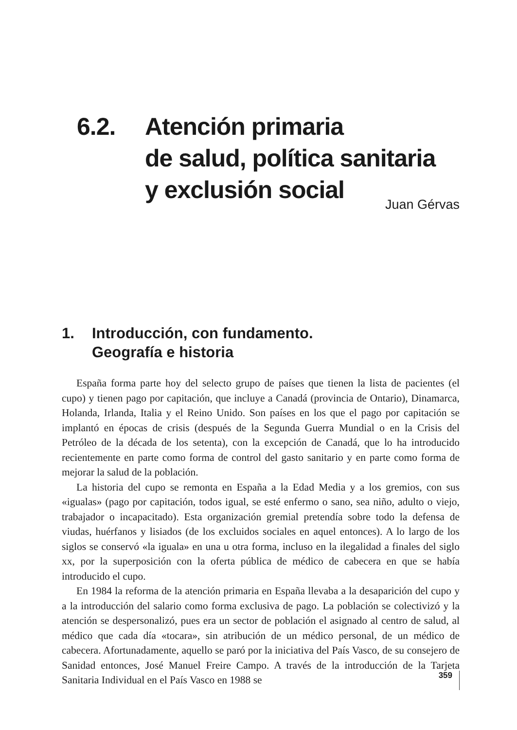6.2. Atención primaria
de salud, política sanitaria
y exclusión social
Juan Gérvas
1. Introducción, con fundamento.
Geografía e historia
España forma parte hoy del selecto grupo de países que tienen la lista de pacientes (el cupo) y tienen pago por capitación, que incluye a Canadá (provincia de Ontario), Dinamarca, Holanda, Irlanda, Italia y el Reino Unido. Son países en los que el pago por capitación se implantó en épocas de crisis (después de la Segunda Guerra Mundial o en la Crisis del Petróleo de la década de los setenta), con la excepción de Canadá, que lo ha introducido recientemente en parte como forma de control del gasto sanitario y en parte como forma de mejorar la salud de la población.
La historia del cupo se remonta en España a la Edad Media y a los gremios, con sus «igualas» (pago por capitación, todos igual, se esté enfermo o sano, sea niño, adulto o viejo, trabajador o incapacitado). Esta organización gremial pretendía sobre todo la defensa de viudas, huérfanos y lisiados (de los excluidos sociales en aquel entonces). A lo largo de los siglos se conservó «la iguala» en una u otra forma, incluso en la ilegalidad a finales del siglo xx, por la superposición con la oferta pública de médico de cabecera en que se había introducido el cupo.
En 1984 la reforma de la atención primaria en España llevaba a la desaparición del cupo y a la introducción del salario como forma exclusiva de pago. La población se colectivizó y la atención se despersonalizó, pues era un sector de población el asignado al centro de salud, al médico que cada día «tocara», sin atribución de un médico personal, de un médico de cabecera. Afortunadamente, aquello se paró por la iniciativa del País Vasco, de su consejero de Sanidad entonces, José Manuel Freire Campo. A través de la introducción de la Tarjeta Sanitaria Individual en el País Vasco en 1988 se
359